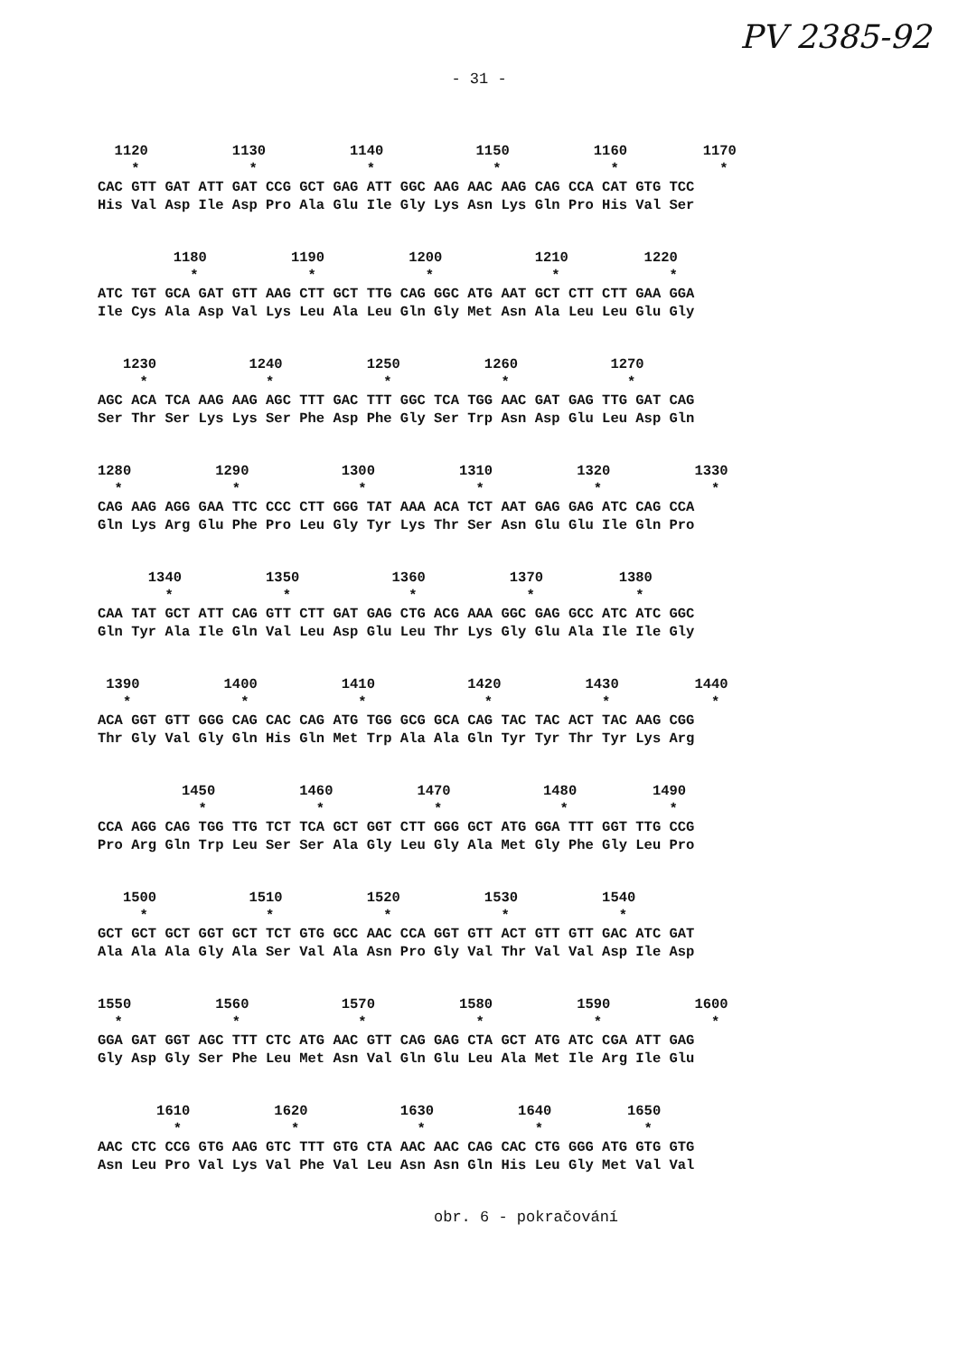PV 2385-92
- 31 -
1120 1130 1140 1150 1160 1170 * * * * * * CAC GTT GAT ATT GAT CCG GCT GAG ATT GGC AAG AAC AAG CAG CCA CAT GTG TCC His Val Asp Ile Asp Pro Ala Glu Ile Gly Lys Asn Lys Gln Pro His Val Ser
1180 1190 1200 1210 1220 * * * * * ATC TGT GCA GAT GTT AAG CTT GCT TTG CAG GGC ATG AAT GCT CTT CTT GAA GGA Ile Cys Ala Asp Val Lys Leu Ala Leu Gln Gly Met Asn Ala Leu Leu Glu Gly
1230 1240 1250 1260 1270 * * * * * AGC ACA TCA AAG AAG AGC TTT GAC TTT GGC TCA TGG AAC GAT GAG TTG GAT CAG Ser Thr Ser Lys Lys Ser Phe Asp Phe Gly Ser Trp Asn Asp Glu Leu Asp Gln
1280 1290 1300 1310 1320 1330 * * * * * * CAG AAG AGG GAA TTC CCC CTT GGG TAT AAA ACA TCT AAT GAG GAG ATC CAG CCA Gln Lys Arg Glu Phe Pro Leu Gly Tyr Lys Thr Ser Asn Glu Glu Ile Gln Pro
1340 1350 1360 1370 1380 * * * * * CAA TAT GCT ATT CAG GTT CTT GAT GAG CTG ACG AAA GGC GAG GCC ATC ATC GGC Gln Tyr Ala Ile Gln Val Leu Asp Glu Leu Thr Lys Gly Glu Ala Ile Ile Gly
1390 1400 1410 1420 1430 1440 * * * * * * ACA GGT GTT GGG CAG CAC CAG ATG TGG GCG GCA CAG TAC TAC ACT TAC AAG CGG Thr Gly Val Gly Gln His Gln Met Trp Ala Ala Gln Tyr Tyr Thr Tyr Lys Arg
1450 1460 1470 1480 1490 * * * * * CCA AGG CAG TGG TTG TCT TCA GCT GGT CTT GGG GCT ATG GGA TTT GGT TTG CCG Pro Arg Gln Trp Leu Ser Ser Ala Gly Leu Gly Ala Met Gly Phe Gly Leu Pro
1500 1510 1520 1530 1540 * * * * * GCT GCT GCT GGT GCT TCT GTG GCC AAC CCA GGT GTT ACT GTT GTT GAC ATC GAT Ala Ala Ala Gly Ala Ser Val Ala Asn Pro Gly Val Thr Val Val Asp Ile Asp
1550 1560 1570 1580 1590 1600 * * * * * * GGA GAT GGT AGC TTT CTC ATG AAC GTT CAG GAG CTA GCT ATG ATC CGA ATT GAG Gly Asp Gly Ser Phe Leu Met Asn Val Gln Glu Leu Ala Met Ile Arg Ile Glu
1610 1620 1630 1640 1650 * * * * * AAC CTC CCG GTG AAG GTC TTT GTG CTA AAC AAC CAG CAC CTG GGG ATG GTG GTG Asn Leu Pro Val Lys Val Phe Val Leu Asn Asn Gln His Leu Gly Met Val Val
obr. 6 - pokračování